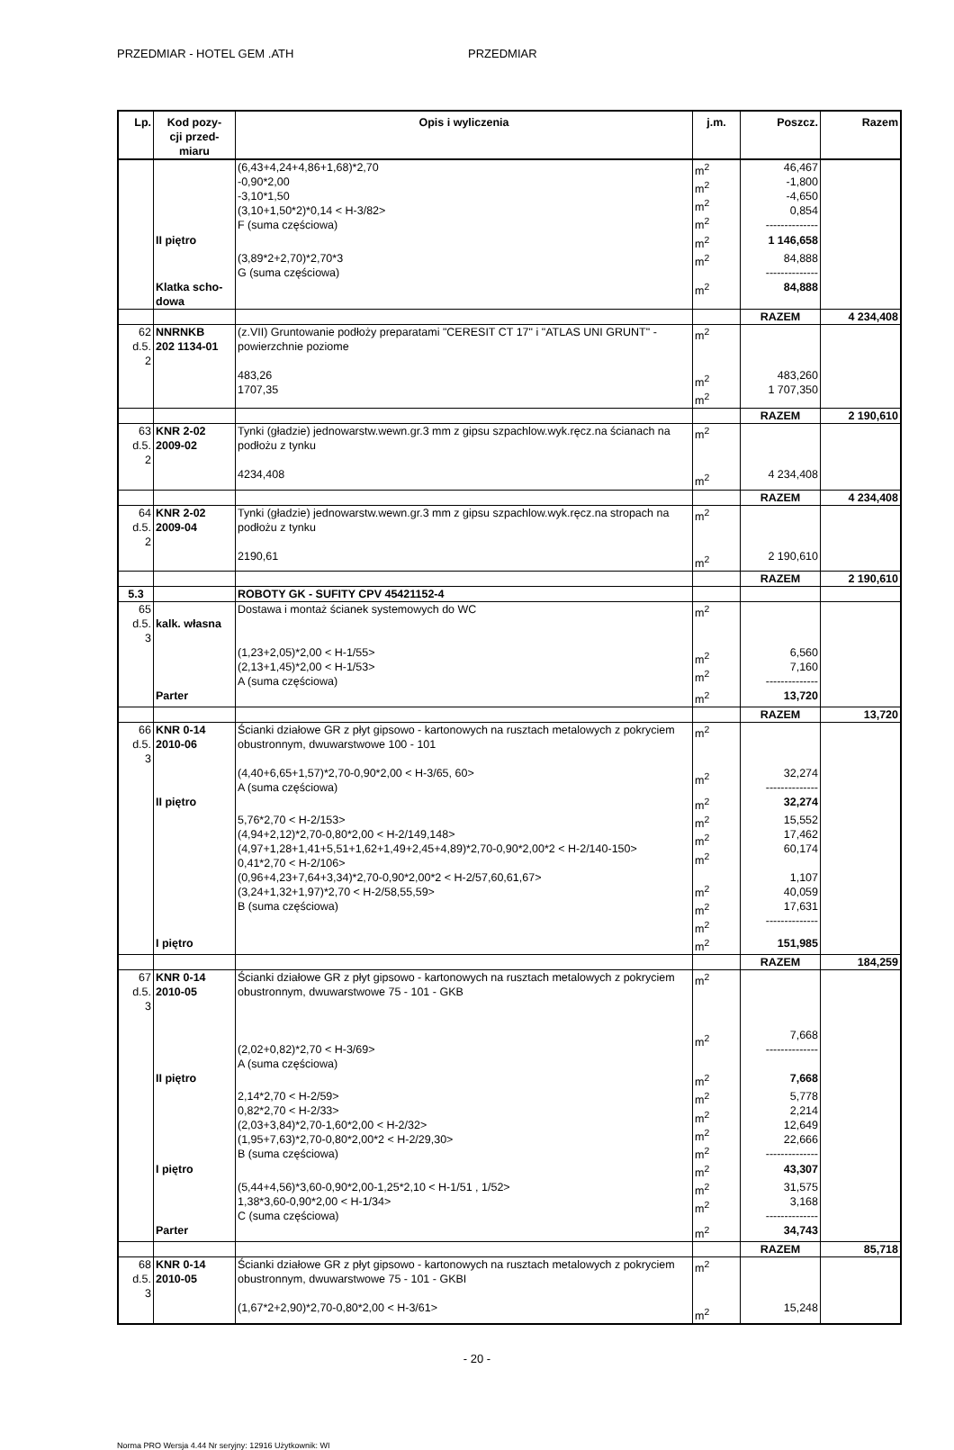PRZEDMIAR - HOTEL GEM .ATH PRZEDMIAR
| Lp. | Kod pozy- cji przed- miaru | Opis i wyliczenia | j.m. | Poszcz. | Razem |
| --- | --- | --- | --- | --- | --- |
| | | (6,43+4,24+4,86+1,68)*2,70 -0,90*2,00 -3,10*1,50 (3,10+1,50*2)*0,14 < H-3/82> F (suma częściowa) | m<sup>2</sup> m<sup>2</sup> m<sup>2</sup> m<sup>2</sup> | 46,467 -1,800 -4,650 0,854 -------------- | |
| | II piętro | | m<sup>2</sup> | 1 146,658 | |
| | | (3,89*2+2,70)*2,70*3 G (suma częściowa) | m<sup>2</sup> | 84,888 -------------- | |
| | Klatka scho- dowa | | m<sup>2</sup> | 84,888 | |
| | | | | RAZEM | 4 234,408 |
| 62 d.5. 2 | NNRNKB 202 1134-01 | (z.VII) Gruntowanie podłoży preparatami "CERESIT CT 17" i "ATLAS UNI GRUNT" - powierzchnie poziome 483,26 1707,35 | m<sup>2</sup> m<sup>2</sup> m<sup>2</sup> | 483,260 1 707,350 | |
| | | | | RAZEM | 2 190,610 |
| 63 d.5. 2 | KNR 2-02 2009-02 | Tynki (gładzie) jednowarstw.wewn.gr.3 mm z gipsu szpachlow.wyk.ręcz.na ścianach na podłożu z tynku 4234,408 | m<sup>2</sup> m<sup>2</sup> | 4 234,408 | |
| | | | | RAZEM | 4 234,408 |
| 64 d.5. 2 | KNR 2-02 2009-04 | Tynki (gładzie) jednowarstw.wewn.gr.3 mm z gipsu szpachlow.wyk.ręcz.na stropach na podłożu z tynku 2190,61 | m<sup>2</sup> m<sup>2</sup> | 2 190,610 | |
| | | | | RAZEM | 2 190,610 |
| 5.3 | | ROBOTY GK - SUFITY CPV 45421152-4 | | | |
| 65 d.5. 3 | kalk. własna | Dostawa i montaż ścianek systemowych do WC (1,23+2,05)*2,00 < H-1/55> (2,13+1,45)*2,00 < H-1/53> A (suma częściowa) | m<sup>2</sup> m<sup>2</sup> m<sup>2</sup> | 6,560 7,160 -------------- | |
| | Parter | | m<sup>2</sup> | 13,720 | |
| | | | | RAZEM | 13,720 |
| 66 d.5. 3 | KNR 0-14 2010-06 | Ścianki działowe GR z płyt gipsowo - kartonowych na rusztach metalowych z pokryciem obustronnym, dwuwarstwowe 100 - 101 (4,40+6,65+1,57)*2,70-0,90*2,00 < H-3/65, 60> A (suma częściowa) | m<sup>2</sup> m<sup>2</sup> | 32,274 -------------- | |
| | II piętro | | m<sup>2</sup> | 32,274 | |
| | | 5,76*2,70 < H-2/153> (4,94+2,12)*2,70-0,80*2,00 < H-2/149,148> (4,97+1,28+1,41+5,51+1,62+1,49+2,45+4,89)*2,70-0,90*2,00*2 < H-2/140-150> 0,41*2,70 < H-2/106> (0,96+4,23+7,64+3,34)*2,70-0,90*2,00*2 < H-2/57,60,61,67> (3,24+1,32+1,97)*2,70 < H-2/58,55,59> B (suma częściowa) | m<sup>2</sup> m<sup>2</sup> m<sup>2</sup> m<sup>2</sup> m<sup>2</sup> m<sup>2</sup> | 15,552 17,462 60,174 1,107 40,059 17,631 -------------- | |
| | I piętro | | m<sup>2</sup> | 151,985 | |
| | | | | RAZEM | 184,259 |
| 67 d.5. 3 | KNR 0-14 2010-05 | Ścianki działowe GR z płyt gipsowo - kartonowych na rusztach metalowych z pokryciem obustronnym, dwuwarstwowe 75 - 101 - GKB (2,02+0,82)*2,70 < H-3/69> A (suma częściowa) | m<sup>2</sup> m<sup>2</sup> | 7,668 -------------- | |
| | II piętro | | m<sup>2</sup> | 7,668 | |
| | | 2,14*2,70 < H-2/59> 0,82*2,70 < H-2/33> (2,03+3,84)*2,70-1,60*2,00 < H-2/32> (1,95+7,63)*2,70-0,80*2,00*2 < H-2/29,30> B (suma częściowa) | m<sup>2</sup> m<sup>2</sup> m<sup>2</sup> m<sup>2</sup> | 5,778 2,214 12,649 22,666 -------------- | |
| | I piętro | | m<sup>2</sup> | 43,307 | |
| | | (5,44+4,56)*3,60-0,90*2,00-1,25*2,10 < H-1/51 , 1/52> 1,38*3,60-0,90*2,00 < H-1/34> C (suma częściowa) | m<sup>2</sup> m<sup>2</sup> | 31,575 3,168 -------------- | |
| | Parter | | m<sup>2</sup> | 34,743 | |
| | | | | RAZEM | 85,718 |
| 68 d.5. 3 | KNR 0-14 2010-05 | Ścianki działowe GR z płyt gipsowo - kartonowych na rusztach metalowych z pokryciem obustronnym, dwuwarstwowe 75 - 101 - GKBI (1,67*2+2,90)*2,70-0,80*2,00 < H-3/61> | m<sup>2</sup> m<sup>2</sup> | 15,248 | |
- 20 -
Norma PRO Wersja 4.44 Nr seryjny: 12916 Użytkownik: WI